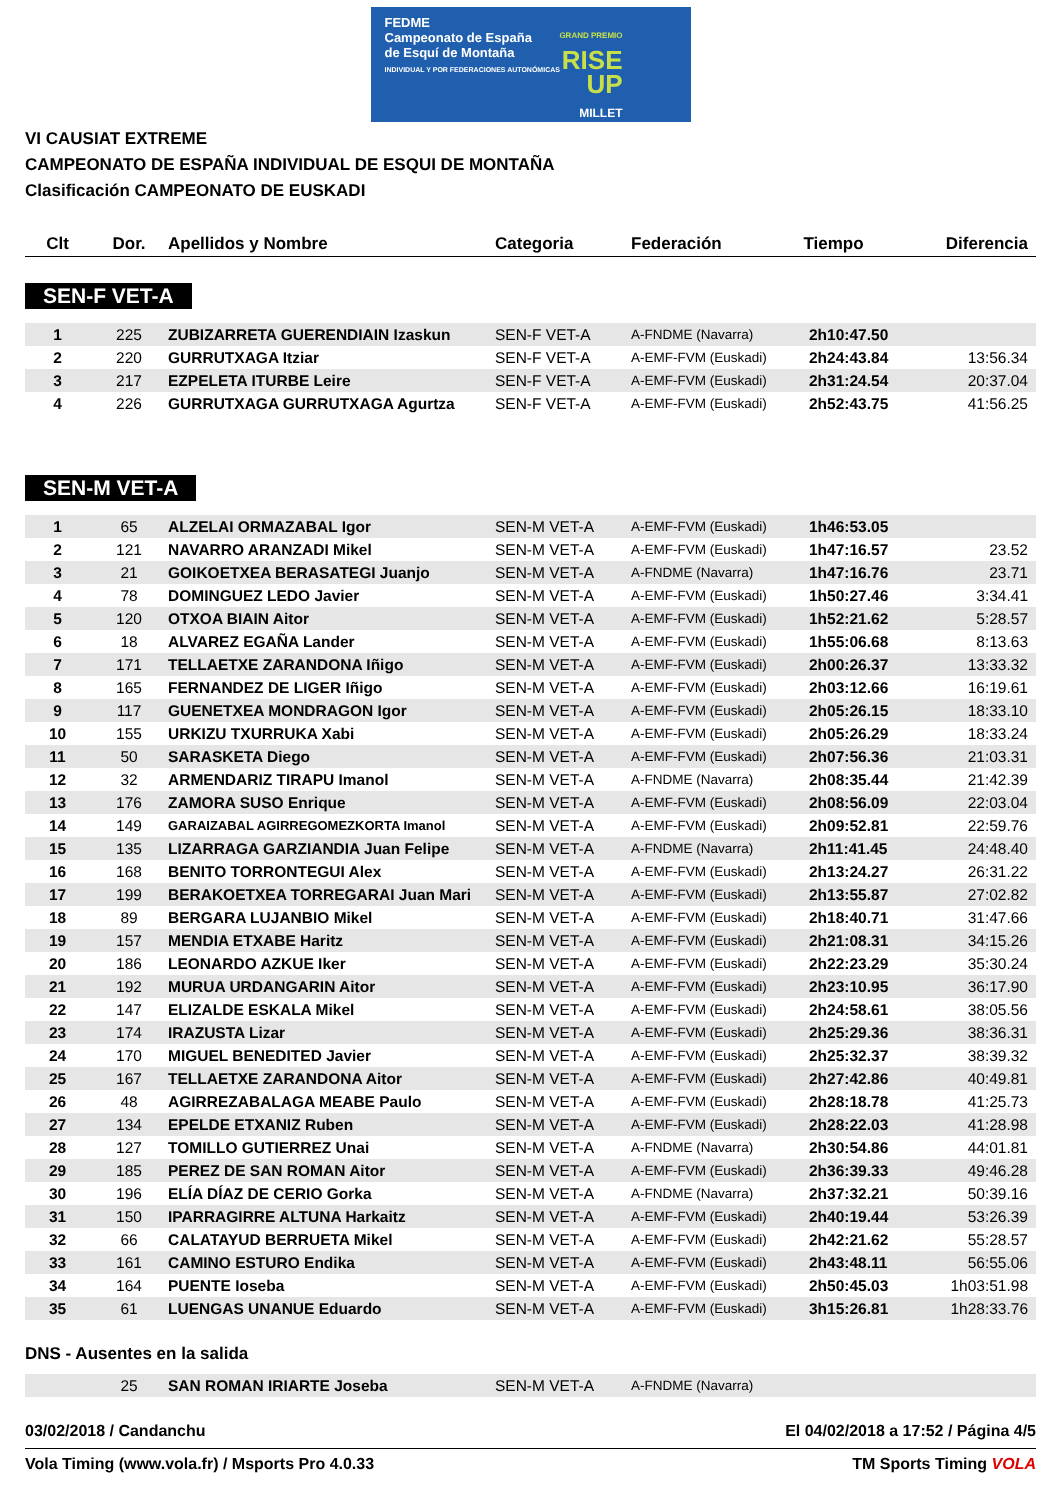FEDME
Campeonato de España
de Esquí de Montaña
INDIVIDUAL Y POR FEDERACIONES AUTONÓMICAS
GRAND PREMIO
RISE
UP
MILLET
VI CAUSIAT EXTREME
CAMPEONATO DE ESPAÑA INDIVIDUAL DE ESQUI DE MONTAÑA
Clasificación CAMPEONATO DE EUSKADI
| Clt | Dor. | Apellidos y Nombre | Categoria | Federación | Tiempo | Diferencia |
| --- | --- | --- | --- | --- | --- | --- |
SEN-F VET-A
| 1 | 225 | ZUBIZARRETA GUERENDIAIN Izaskun | SEN-F VET-A | A-FNDME (Navarra) | 2h10:47.50 | |
| 2 | 220 | GURRUTXAGA Itziar | SEN-F VET-A | A-EMF-FVM (Euskadi) | 2h24:43.84 | 13:56.34 |
| 3 | 217 | EZPELETA ITURBE Leire | SEN-F VET-A | A-EMF-FVM (Euskadi) | 2h31:24.54 | 20:37.04 |
| 4 | 226 | GURRUTXAGA GURRUTXAGA Agurtza | SEN-F VET-A | A-EMF-FVM (Euskadi) | 2h52:43.75 | 41:56.25 |
SEN-M VET-A
| 1 | 65 | ALZELAI ORMAZABAL Igor | SEN-M VET-A | A-EMF-FVM (Euskadi) | 1h46:53.05 | |
| 2 | 121 | NAVARRO ARANZADI Mikel | SEN-M VET-A | A-EMF-FVM (Euskadi) | 1h47:16.57 | 23.52 |
| 3 | 21 | GOIKOETXEA BERASATEGI Juanjo | SEN-M VET-A | A-FNDME (Navarra) | 1h47:16.76 | 23.71 |
| 4 | 78 | DOMINGUEZ LEDO Javier | SEN-M VET-A | A-EMF-FVM (Euskadi) | 1h50:27.46 | 3:34.41 |
| 5 | 120 | OTXOA BIAIN Aitor | SEN-M VET-A | A-EMF-FVM (Euskadi) | 1h52:21.62 | 5:28.57 |
| 6 | 18 | ALVAREZ EGAÑA Lander | SEN-M VET-A | A-EMF-FVM (Euskadi) | 1h55:06.68 | 8:13.63 |
| 7 | 171 | TELLAETXE ZARANDONA Iñigo | SEN-M VET-A | A-EMF-FVM (Euskadi) | 2h00:26.37 | 13:33.32 |
| 8 | 165 | FERNANDEZ DE LIGER Iñigo | SEN-M VET-A | A-EMF-FVM (Euskadi) | 2h03:12.66 | 16:19.61 |
| 9 | 117 | GUENETXEA MONDRAGON Igor | SEN-M VET-A | A-EMF-FVM (Euskadi) | 2h05:26.15 | 18:33.10 |
| 10 | 155 | URKIZU TXURRUKA Xabi | SEN-M VET-A | A-EMF-FVM (Euskadi) | 2h05:26.29 | 18:33.24 |
| 11 | 50 | SARASKETA Diego | SEN-M VET-A | A-EMF-FVM (Euskadi) | 2h07:56.36 | 21:03.31 |
| 12 | 32 | ARMENDARIZ TIRAPU Imanol | SEN-M VET-A | A-FNDME (Navarra) | 2h08:35.44 | 21:42.39 |
| 13 | 176 | ZAMORA SUSO Enrique | SEN-M VET-A | A-EMF-FVM (Euskadi) | 2h08:56.09 | 22:03.04 |
| 14 | 149 | GARAIZABAL AGIRREGOMEZKORTA Imanol | SEN-M VET-A | A-EMF-FVM (Euskadi) | 2h09:52.81 | 22:59.76 |
| 15 | 135 | LIZARRAGA GARZIANDIA Juan Felipe | SEN-M VET-A | A-FNDME (Navarra) | 2h11:41.45 | 24:48.40 |
| 16 | 168 | BENITO TORRONTEGUI Alex | SEN-M VET-A | A-EMF-FVM (Euskadi) | 2h13:24.27 | 26:31.22 |
| 17 | 199 | BERAKOETXEA TORREGARAI Juan Mari | SEN-M VET-A | A-EMF-FVM (Euskadi) | 2h13:55.87 | 27:02.82 |
| 18 | 89 | BERGARA LUJANBIO Mikel | SEN-M VET-A | A-EMF-FVM (Euskadi) | 2h18:40.71 | 31:47.66 |
| 19 | 157 | MENDIA ETXABE Haritz | SEN-M VET-A | A-EMF-FVM (Euskadi) | 2h21:08.31 | 34:15.26 |
| 20 | 186 | LEONARDO AZKUE Iker | SEN-M VET-A | A-EMF-FVM (Euskadi) | 2h22:23.29 | 35:30.24 |
| 21 | 192 | MURUA URDANGARIN Aitor | SEN-M VET-A | A-EMF-FVM (Euskadi) | 2h23:10.95 | 36:17.90 |
| 22 | 147 | ELIZALDE ESKALA Mikel | SEN-M VET-A | A-EMF-FVM (Euskadi) | 2h24:58.61 | 38:05.56 |
| 23 | 174 | IRAZUSTA Lizar | SEN-M VET-A | A-EMF-FVM (Euskadi) | 2h25:29.36 | 38:36.31 |
| 24 | 170 | MIGUEL BENEDITED Javier | SEN-M VET-A | A-EMF-FVM (Euskadi) | 2h25:32.37 | 38:39.32 |
| 25 | 167 | TELLAETXE ZARANDONA Aitor | SEN-M VET-A | A-EMF-FVM (Euskadi) | 2h27:42.86 | 40:49.81 |
| 26 | 48 | AGIRREZABALAGA MEABE Paulo | SEN-M VET-A | A-EMF-FVM (Euskadi) | 2h28:18.78 | 41:25.73 |
| 27 | 134 | EPELDE ETXANIZ Ruben | SEN-M VET-A | A-EMF-FVM (Euskadi) | 2h28:22.03 | 41:28.98 |
| 28 | 127 | TOMILLO GUTIERREZ Unai | SEN-M VET-A | A-FNDME (Navarra) | 2h30:54.86 | 44:01.81 |
| 29 | 185 | PEREZ DE SAN ROMAN Aitor | SEN-M VET-A | A-EMF-FVM (Euskadi) | 2h36:39.33 | 49:46.28 |
| 30 | 196 | ELÍA DÍAZ DE CERIO Gorka | SEN-M VET-A | A-FNDME (Navarra) | 2h37:32.21 | 50:39.16 |
| 31 | 150 | IPARRAGIRRE ALTUNA Harkaitz | SEN-M VET-A | A-EMF-FVM (Euskadi) | 2h40:19.44 | 53:26.39 |
| 32 | 66 | CALATAYUD BERRUETA Mikel | SEN-M VET-A | A-EMF-FVM (Euskadi) | 2h42:21.62 | 55:28.57 |
| 33 | 161 | CAMINO ESTURO Endika | SEN-M VET-A | A-EMF-FVM (Euskadi) | 2h43:48.11 | 56:55.06 |
| 34 | 164 | PUENTE Ioseba | SEN-M VET-A | A-EMF-FVM (Euskadi) | 2h50:45.03 | 1h03:51.98 |
| 35 | 61 | LUENGAS UNANUE Eduardo | SEN-M VET-A | A-EMF-FVM (Euskadi) | 3h15:26.81 | 1h28:33.76 |
DNS - Ausentes en la salida
| | 25 | SAN ROMAN IRIARTE Joseba | SEN-M VET-A | A-FNDME (Navarra) |
03/02/2018 / Candanchu El 04/02/2018 a 17:52 / Página 4/5
Vola Timing (www.vola.fr) / Msports Pro 4.0.33 TM Sports Timing VOLA